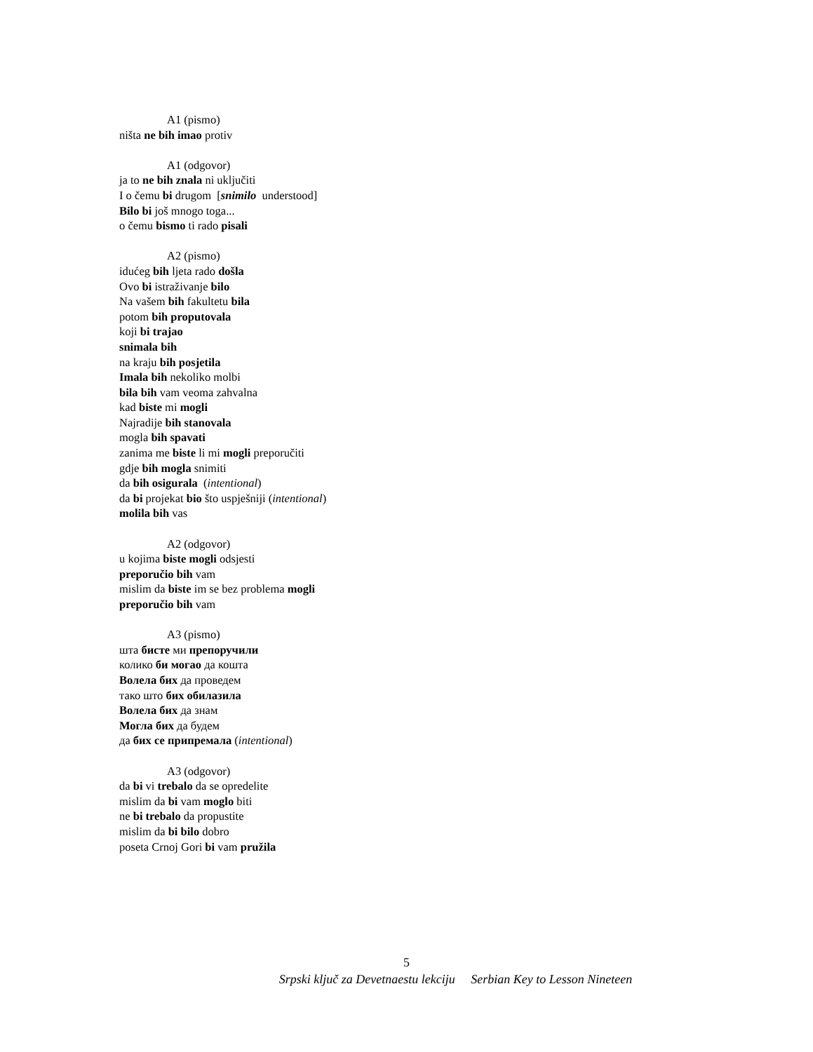A1 (pismo)
ništa ne bih imao protiv
A1 (odgovor)
ja to ne bih znala ni uključiti
I o čemu bi drugom [snimilo understood]
Bilo bi još mnogo toga...
o čemu bismo ti rado pisali
A2 (pismo)
idućeg bih ljeta rado došla
Ovo bi istraživanje bilo
Na vašem bih fakultetu bila
potom bih proputovala
koji bi trajao
snimala bih
na kraju bih posjetila
Imala bih nekoliko molbi
bila bih vam veoma zahvalna
kad biste mi mogli
Najradije bih stanovala
mogla bih spavati
zanima me biste li mi mogli preporučiti
gdje bih mogla snimiti
da bih osigurala (intentional)
da bi projekat bio što uspješniji (intentional)
molila bih vas
A2 (odgovor)
u kojima biste mogli odsjesti
preporučio bih vam
mislim da biste im se bez problema mogli
preporučio bih vam
A3 (pismo)
шта бисте ми препоручили
колико би могао да кошта
Волела бих да проведем
тако што бих обилазила
Волела бих да знам
Могла бих да будем
да бих се припремала (intentional)
A3 (odgovor)
da bi vi trebalo da se opredelite
mislim da bi vam moglo biti
ne bi trebalo da propustite
mislim da bi bilo dobro
poseta Crnoj Gori bi vam pružila
5
Srpski ključ za Devetnaestu lekciju Serbian Key to Lesson Nineteen